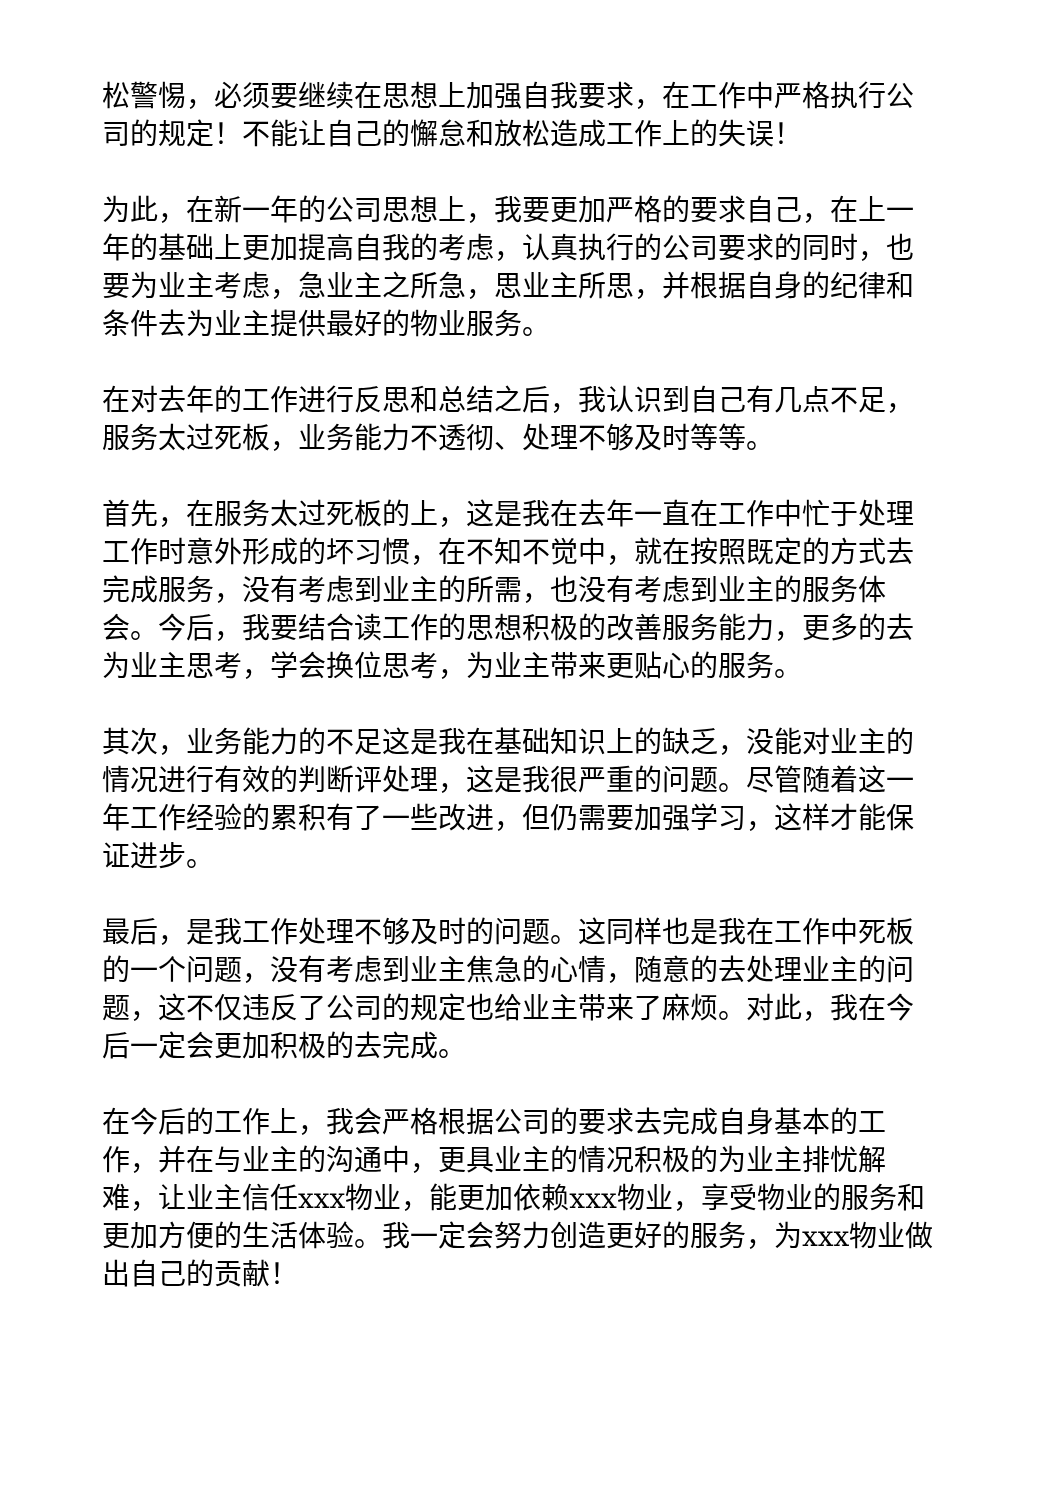松警惕，必须要继续在思想上加强自我要求，在工作中严格执行公司的规定！不能让自己的懈怠和放松造成工作上的失误！
为此，在新一年的公司思想上，我要更加严格的要求自己，在上一年的基础上更加提高自我的考虑，认真执行的公司要求的同时，也要为业主考虑，急业主之所急，思业主所思，并根据自身的纪律和条件去为业主提供最好的物业服务。
在对去年的工作进行反思和总结之后，我认识到自己有几点不足，服务太过死板，业务能力不透彻、处理不够及时等等。
首先，在服务太过死板的上，这是我在去年一直在工作中忙于处理工作时意外形成的坏习惯，在不知不觉中，就在按照既定的方式去完成服务，没有考虑到业主的所需，也没有考虑到业主的服务体会。今后，我要结合读工作的思想积极的改善服务能力，更多的去为业主思考，学会换位思考，为业主带来更贴心的服务。
其次，业务能力的不足这是我在基础知识上的缺乏，没能对业主的情况进行有效的判断评处理，这是我很严重的问题。尽管随着这一年工作经验的累积有了一些改进，但仍需要加强学习，这样才能保证进步。
最后，是我工作处理不够及时的问题。这同样也是我在工作中死板的一个问题，没有考虑到业主焦急的心情，随意的去处理业主的问题，这不仅违反了公司的规定也给业主带来了麻烦。对此，我在今后一定会更加积极的去完成。
在今后的工作上，我会严格根据公司的要求去完成自身基本的工作，并在与业主的沟通中，更具业主的情况积极的为业主排忧解难，让业主信任xxx物业，能更加依赖xxx物业，享受物业的服务和更加方便的生活体验。我一定会努力创造更好的服务，为xxx物业做出自己的贡献！